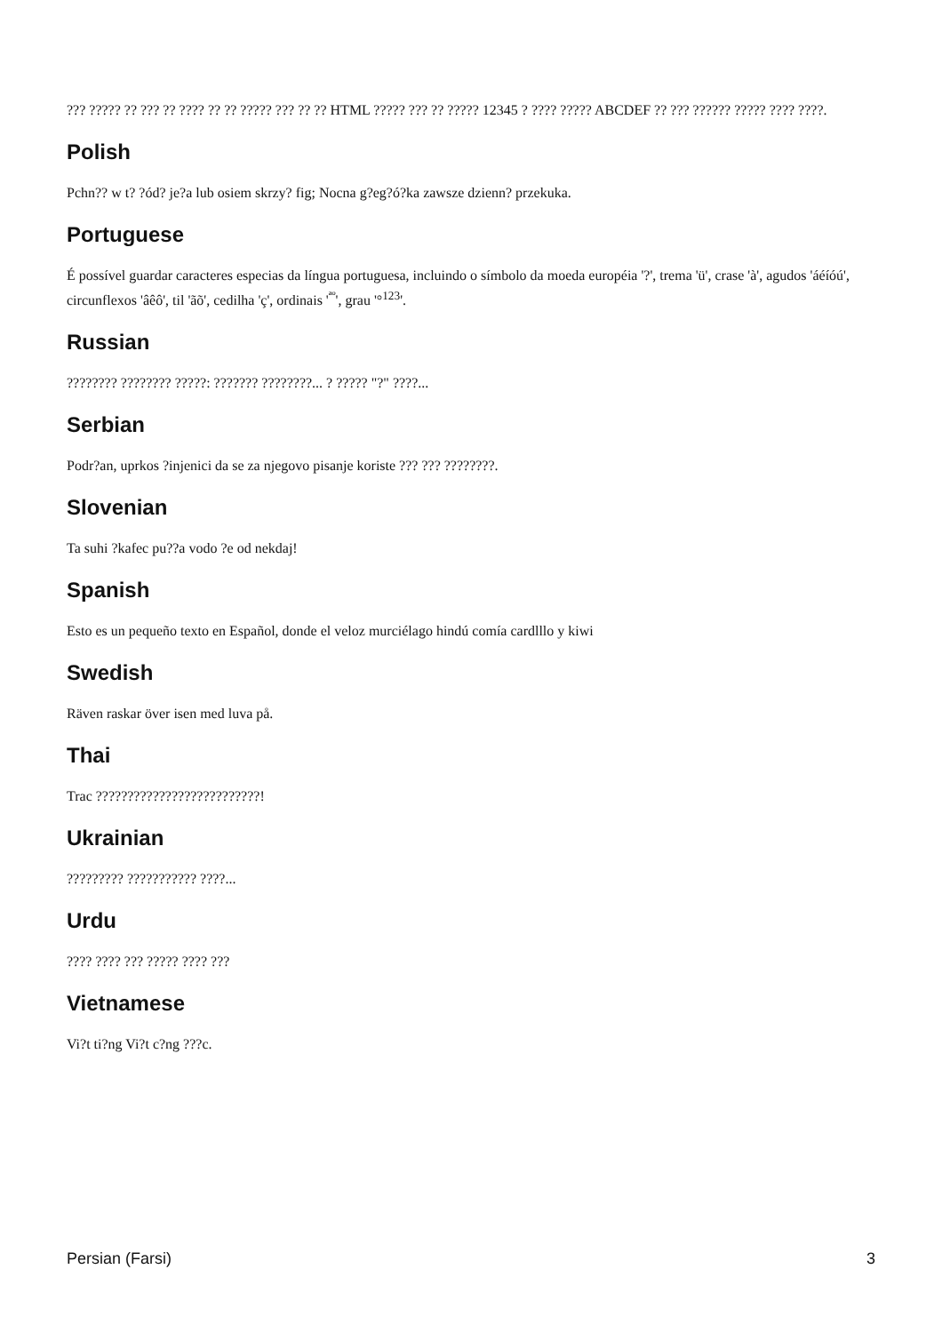??? ????? ?? ??? ?? ???? ?? ?? ????? ??? ?? ?? HTML ????? ??? ?? ????? 12345 ? ???? ????? ABCDEF ?? ??? ?????? ????? ???? ????.
Polish
Pchn?? w t? ?ód? je?a lub osiem skrzy? fig; Nocna g?eg?ó?ka zawsze dzienn? przekuka.
Portuguese
É possível guardar caracteres especias da língua portuguesa, incluindo o símbolo da moeda européia '?', trema 'ü', crase 'à', agudos 'áéíóú', circunflexos 'âêô', til 'ãõ', cedilha 'ç', ordinais '<sup>ªº</sup>', grau '°<sup>123</sup>'.
Russian
???????? ???????? ?????: ??????? ????????... ? ????? "?" ????...
Serbian
Podr?an, uprkos ?injenici da se za njegovo pisanje koriste ??? ??? ????????.
Slovenian
Ta suhi ?kafec pu??a vodo ?e od nekdaj!
Spanish
Esto es un pequeño texto en Español, donde el veloz murciélago hindú comía cardlllo y kiwi
Swedish
Räven raskar över isen med luva på.
Thai
Trac ??????????????????????????!
Ukrainian
????????? ??????????? ????...
Urdu
???? ???? ??? ????? ???? ???
Vietnamese
Vi?t ti?ng Vi?t c?ng ???c.
Persian (Farsi) 3